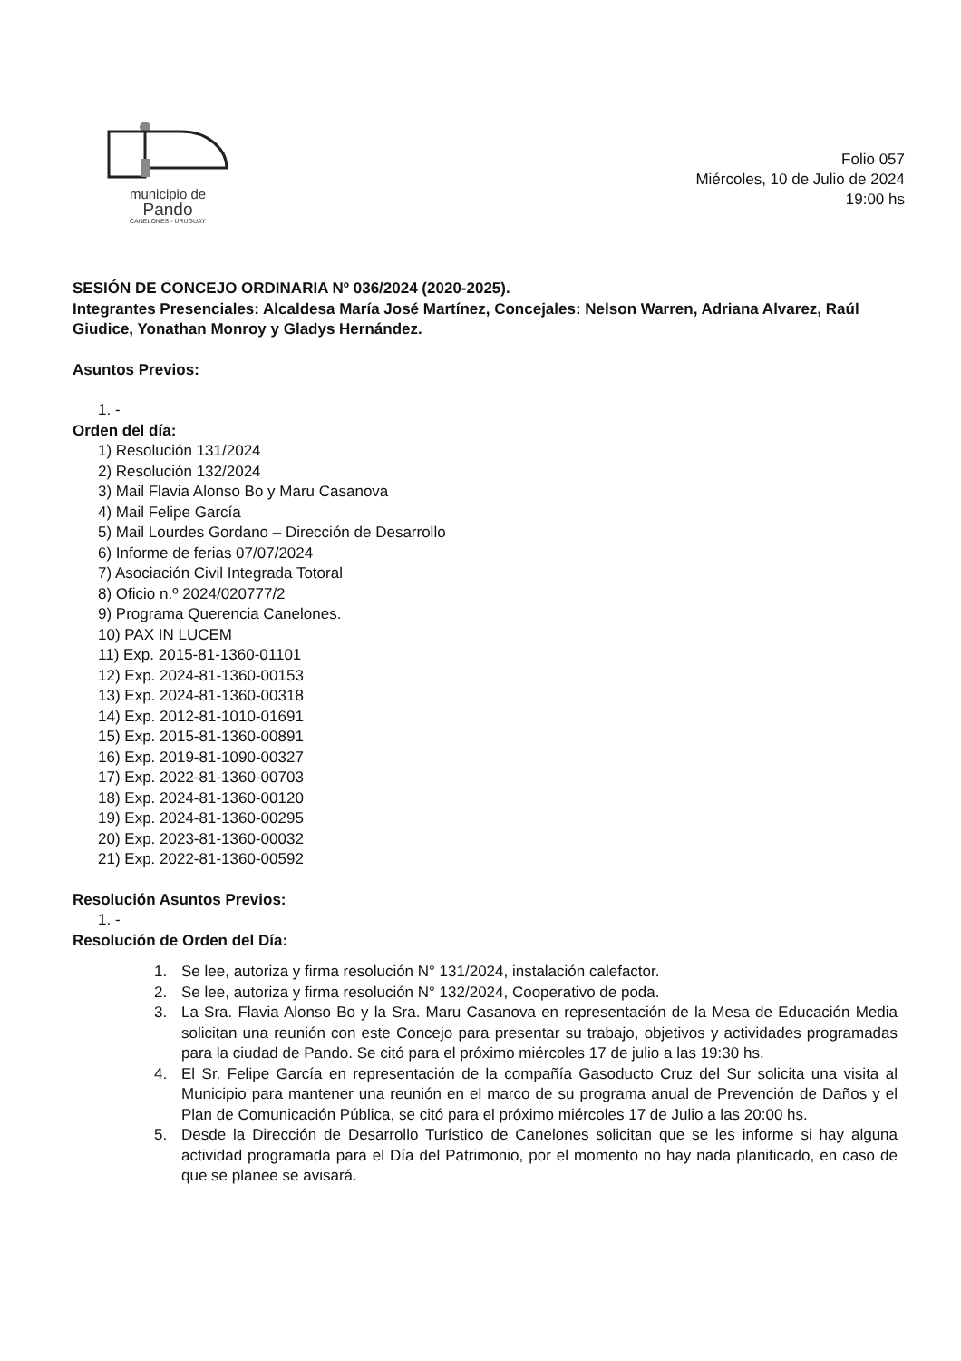municipio de
Pando
CANELONES - URUGUAY
Folio 057
Miércoles, 10 de Julio de 2024
19:00 hs
SESIÓN DE CONCEJO ORDINARIA Nº 036/2024 (2020-2025).
Integrantes Presenciales: Alcaldesa María José Martínez, Concejales: Nelson Warren, Adriana Alvarez, Raúl Giudice, Yonathan Monroy y Gladys Hernández.
Asuntos Previos:
1. -
Orden del día:
1) Resolución 131/2024
2) Resolución 132/2024
3) Mail Flavia Alonso Bo y Maru Casanova
4) Mail Felipe García
5) Mail Lourdes Gordano – Dirección de Desarrollo
6) Informe de ferias 07/07/2024
7) Asociación Civil Integrada Totoral
8) Oficio n.º 2024/020777/2
9) Programa Querencia Canelones.
10) PAX IN LUCEM
11) Exp. 2015-81-1360-01101
12) Exp. 2024-81-1360-00153
13) Exp. 2024-81-1360-00318
14) Exp. 2012-81-1010-01691
15) Exp. 2015-81-1360-00891
16) Exp. 2019-81-1090-00327
17) Exp. 2022-81-1360-00703
18) Exp. 2024-81-1360-00120
19) Exp. 2024-81-1360-00295
20) Exp. 2023-81-1360-00032
21) Exp. 2022-81-1360-00592
Resolución Asuntos Previos:
1. -
Resolución de Orden del Día:
1. Se lee, autoriza y firma resolución N° 131/2024, instalación calefactor.
2. Se lee, autoriza y firma resolución N° 132/2024, Cooperativo de poda.
3. La Sra. Flavia Alonso Bo y la Sra. Maru Casanova en representación de la Mesa de Educación Media solicitan una reunión con este Concejo para presentar su trabajo, objetivos y actividades programadas para la ciudad de Pando. Se citó para el próximo miércoles 17 de julio a las 19:30 hs.
4. El Sr. Felipe García en representación de la compañía Gasoducto Cruz del Sur solicita una visita al Municipio para mantener una reunión en el marco de su programa anual de Prevención de Daños y el Plan de Comunicación Pública, se citó para el próximo miércoles 17 de Julio a las 20:00 hs.
5. Desde la Dirección de Desarrollo Turístico de Canelones solicitan que se les informe si hay alguna actividad programada para el Día del Patrimonio, por el momento no hay nada planificado, en caso de que se planee se avisará.